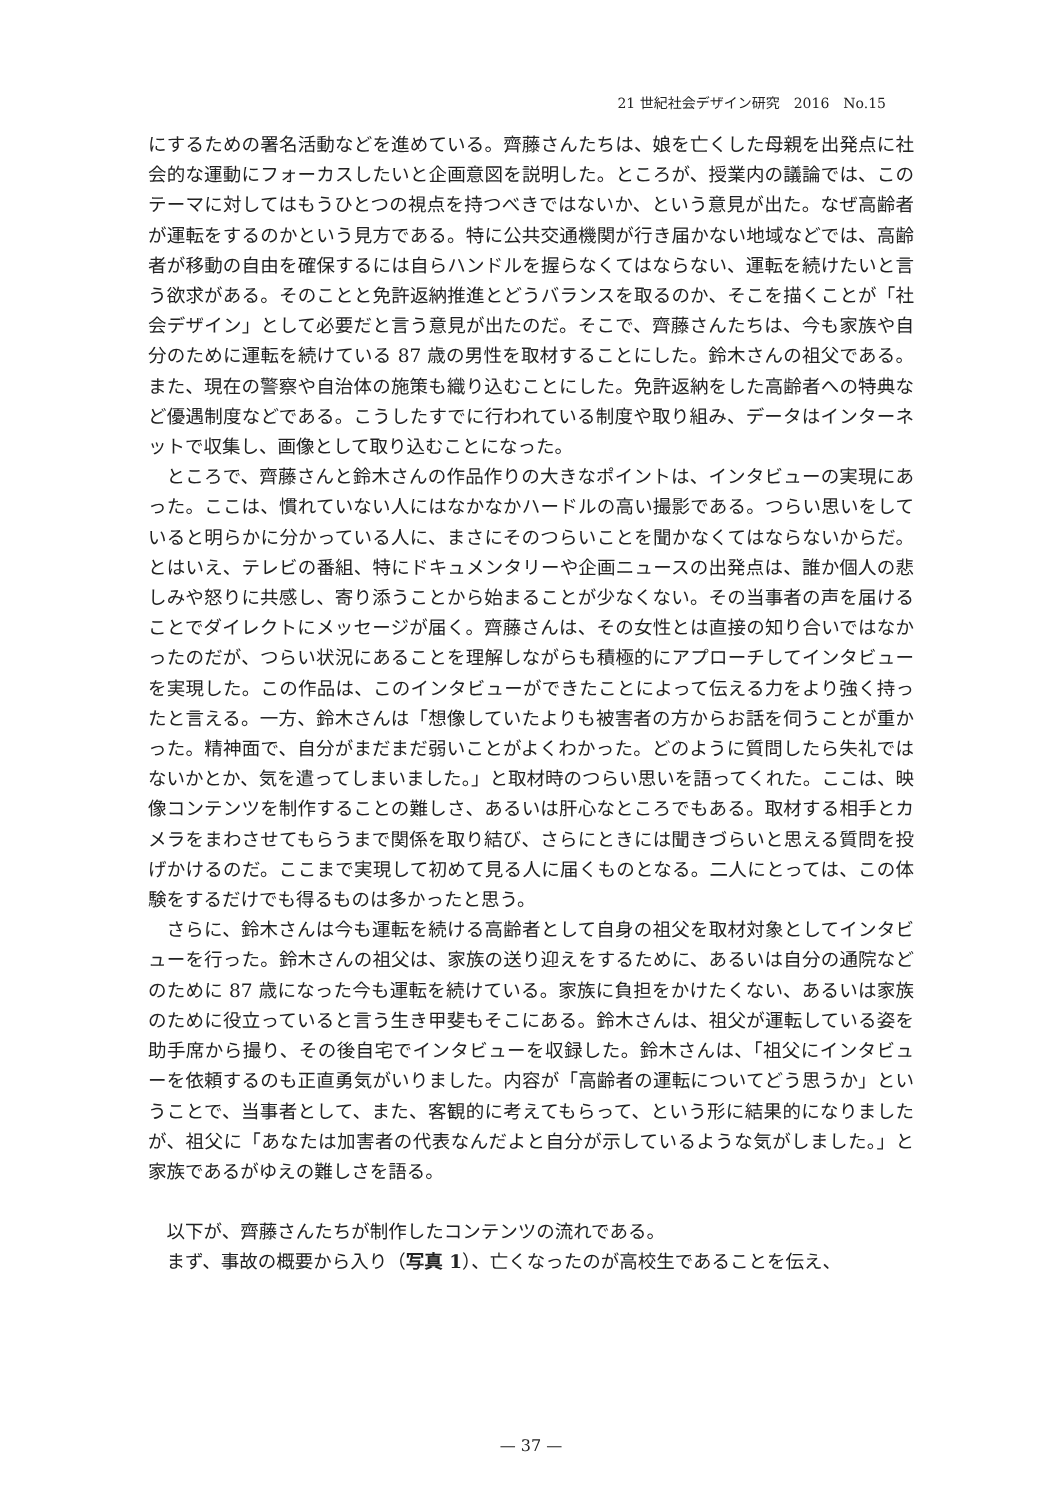21 世紀社会デザイン研究　2016　No.15
にするための署名活動などを進めている。齊藤さんたちは、娘を亡くした母親を出発点に社会的な運動にフォーカスしたいと企画意図を説明した。ところが、授業内の議論では、このテーマに対してはもうひとつの視点を持つべきではないか、という意見が出た。なぜ高齢者が運転をするのかという見方である。特に公共交通機関が行き届かない地域などでは、高齢者が移動の自由を確保するには自らハンドルを握らなくてはならない、運転を続けたいと言う欲求がある。そのことと免許返納推進とどうバランスを取るのか、そこを描くことが「社会デザイン」として必要だと言う意見が出たのだ。そこで、齊藤さんたちは、今も家族や自分のために運転を続けている 87 歳の男性を取材することにした。鈴木さんの祖父である。また、現在の警察や自治体の施策も織り込むことにした。免許返納をした高齢者への特典など優遇制度などである。こうしたすでに行われている制度や取り組み、データはインターネットで収集し、画像として取り込むことになった。
ところで、齊藤さんと鈴木さんの作品作りの大きなポイントは、インタビューの実現にあった。ここは、慣れていない人にはなかなかハードルの高い撮影である。つらい思いをしていると明らかに分かっている人に、まさにそのつらいことを聞かなくてはならないからだ。とはいえ、テレビの番組、特にドキュメンタリーや企画ニュースの出発点は、誰か個人の悲しみや怒りに共感し、寄り添うことから始まることが少なくない。その当事者の声を届けることでダイレクトにメッセージが届く。齊藤さんは、その女性とは直接の知り合いではなかったのだが、つらい状況にあることを理解しながらも積極的にアプローチしてインタビューを実現した。この作品は、このインタビューができたことによって伝える力をより強く持ったと言える。一方、鈴木さんは「想像していたよりも被害者の方からお話を伺うことが重かった。精神面で、自分がまだまだ弱いことがよくわかった。どのように質問したら失礼ではないかとか、気を遣ってしまいました。」と取材時のつらい思いを語ってくれた。ここは、映像コンテンツを制作することの難しさ、あるいは肝心なところでもある。取材する相手とカメラをまわさせてもらうまで関係を取り結び、さらにときには聞きづらいと思える質問を投げかけるのだ。ここまで実現して初めて見る人に届くものとなる。二人にとっては、この体験をするだけでも得るものは多かったと思う。
さらに、鈴木さんは今も運転を続ける高齢者として自身の祖父を取材対象としてインタビューを行った。鈴木さんの祖父は、家族の送り迎えをするために、あるいは自分の通院などのために 87 歳になった今も運転を続けている。家族に負担をかけたくない、あるいは家族のために役立っていると言う生き甲斐もそこにある。鈴木さんは、祖父が運転している姿を助手席から撮り、その後自宅でインタビューを収録した。鈴木さんは、「祖父にインタビューを依頼するのも正直勇気がいりました。内容が「高齢者の運転についてどう思うか」ということで、当事者として、また、客観的に考えてもらって、という形に結果的になりましたが、祖父に「あなたは加害者の代表なんだよと自分が示しているような気がしました。」と家族であるがゆえの難しさを語る。
以下が、齊藤さんたちが制作したコンテンツの流れである。
まず、事故の概要から入り（写真 1）、亡くなったのが高校生であることを伝え、
— 37 —